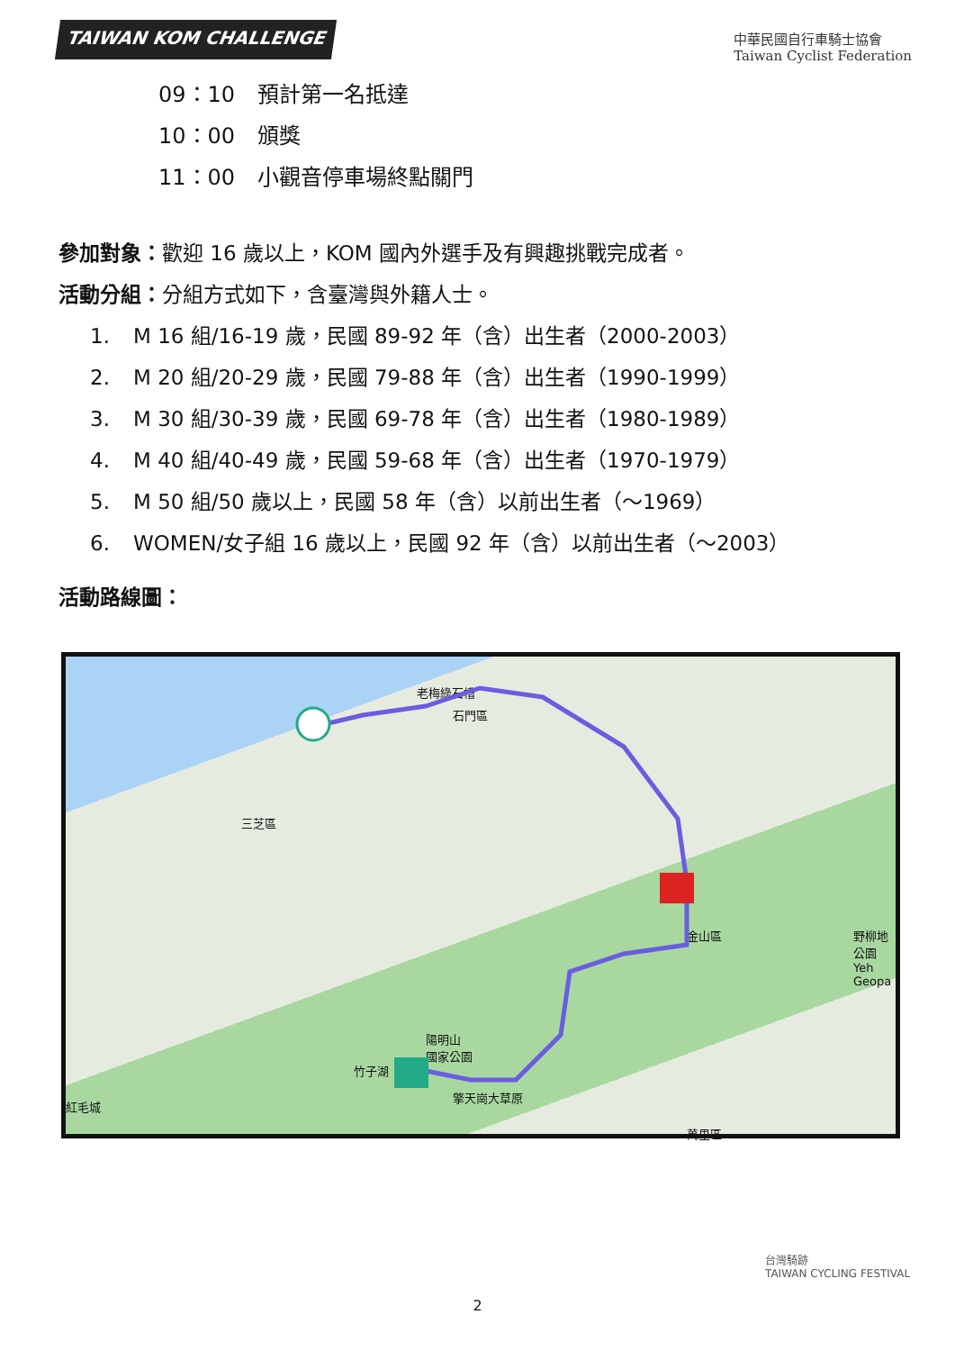TAIWAN KOM CHALLENGE
中華民國自行車騎士協會
Taiwan Cyclist Federation
09：10 預計第一名抵達
10：00 頒獎
11：00 小觀音停車場終點關門
參加對象：歡迎 16 歲以上，KOM 國內外選手及有興趣挑戰完成者。
活動分組：分組方式如下，含臺灣與外籍人士。
1. M 16 組/16-19 歲，民國 89-92 年（含）出生者（2000-2003）
2. M 20 組/20-29 歲，民國 79-88 年（含）出生者（1990-1999）
3. M 30 組/30-39 歲，民國 69-78 年（含）出生者（1980-1989）
4. M 40 組/40-49 歲，民國 59-68 年（含）出生者（1970-1979）
5. M 50 組/50 歲以上，民國 58 年（含）以前出生者（～1969）
6. WOMEN/女子組 16 歲以上，民國 92 年（含）以前出生者（～2003）
活動路線圖：
老梅綠石槽
石門區
三芝區
金山區
野柳地
公園Yeh
Geopa
陽明山
國家公園
竹子湖
擎天崗大草原
紅毛城
萬里區
台灣騎跡
TAIWAN CYCLING FESTIVAL
2